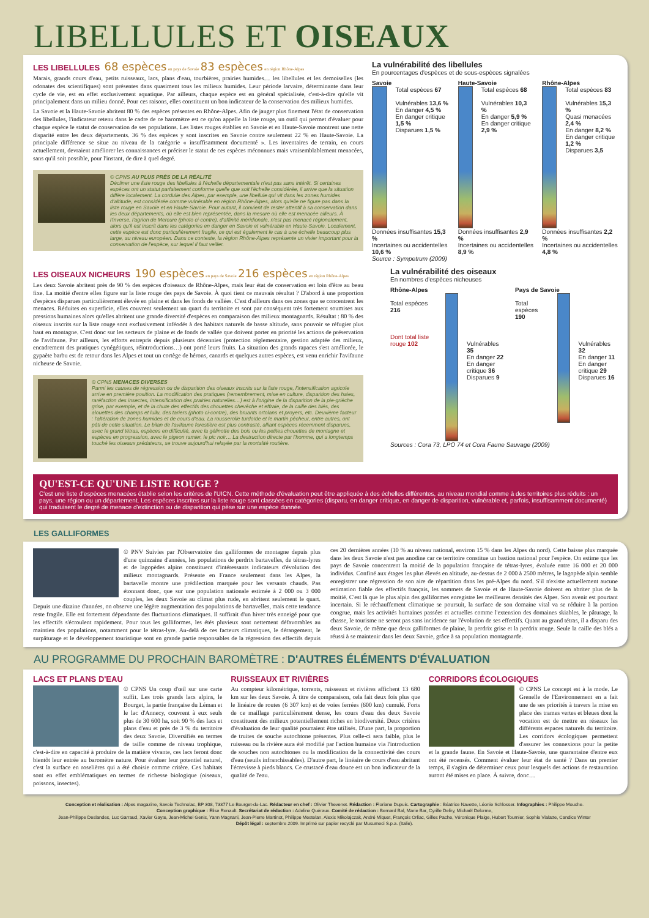LIBELLULES ET OISEAUX
LES LIBELLULES 68 espèces en pays de Savoie 83 espèces en région Rhône-Alpes
Marais, grands cours d'eau, petits ruisseaux, lacs, plans d'eau, tourbières, prairies humides… les libellules et les demoiselles (les odonates des scientifiques) sont présentes dans quasiment tous les milieux humides. Leur période larvaire, déterminante dans leur cycle de vie, est en effet exclusivement aquatique. Par ailleurs, chaque espèce est en général spécialisée, c'est-à-dire qu'elle vit principalement dans un milieu donné. Pour ces raisons, elles constituent un bon indicateur de la conservation des milieux humides.
La Savoie et la Haute-Savoie abritent 80 % des espèces présentes en Rhône-Alpes. Afin de jauger plus finement l'état de conservation des libellules, l'indicateur retenu dans le cadre de ce baromètre est ce qu'on appelle la liste rouge, un outil qui permet d'évaluer pour chaque espèce le statut de conservation de ses populations. Les listes rouges établies en Savoie et en Haute-Savoie montrent une nette disparité entre les deux départements. 36 % des espèces y sont inscrites en Savoie contre seulement 22 % en Haute-Savoie. La principale différence se situe au niveau de la catégorie « insuffisamment documenté ». Les inventaires de terrain, en cours actuellement, devraient améliorer les connaissances et préciser le statut de ces espèces méconnues mais vraisemblablement menacées, sans qu'il soit possible, pour l'instant, de dire à quel degré.
© CPNS AU PLUS PRÈS DE LA RÉALITÉ
Décliner une liste rouge des libellules à l'échelle départementale n'est pas sans intérêt. Si certaines espèces ont un statut parfaitement conforme quelle que soit l'échelle considérée, il arrive que la situation diffère localement. La cordulie des Alpes, par exemple, une libellule qui vit dans les zones humides d'altitude, est considérée comme vulnérable en région Rhône-Alpes, alors qu'elle ne figure pas dans la liste rouge en Savoie et en Haute-Savoie. Pour autant, il convient de rester attentif à sa conservation dans les deux départements, où elle est bien représentée, dans la mesure où elle est menacée ailleurs. À l'inverse, l'agrion de Mercure (photo ci-contre), d'affinité méridionale, n'est pas menacé régionalement, alors qu'il est inscrit dans les catégories en danger en Savoie et vulnérable en Haute-Savoie. Localement, cette espèce est donc particulièrement fragile, ce qui est également le cas à une échelle beaucoup plus large, au niveau européen. Dans ce contexte, la région Rhône-Alpes représente un vivier important pour la conservation de l'espèce, sur lequel il faut veiller.
La vulnérabilité des libellules
En pourcentages d'espèces et de sous-espèces signalées
Savoie
Total espèces 67
Vulnérables 13,6 %
En danger 4,5 %
En danger critique 1,5 %
Disparues 1,5 %
Données insuffisantes 15,3 %
Incertaines ou accidentelles 10,6 %
Haute-Savoie
Total espèces 68
Vulnérables 10,3 %
En danger 5,9 %
En danger critique 2,9 %
Données insuffisantes 2,9 %
Incertaines ou accidentelles 8,9 %
Rhône-Alpes
Total espèces 83
Vulnérables 15,3 %
Quasi menacées 2,4 %
En danger 8,2 %
En danger critique 1,2 %
Disparues 3,5
Données insuffisantes 2,2 %
Incertaines ou accidentelles 4,8 %
Source : Sympetrum (2009)
LES OISEAUX NICHEURS 190 espèces en pays de Savoie 216 espèces en région Rhône-Alpes
Les deux Savoie abritent près de 90 % des espèces d'oiseaux de Rhône-Alpes, mais leur état de conservation est loin d'être au beau fixe. La moitié d'entre elles figure sur la liste rouge des pays de Savoie. À quoi tient ce mauvais résultat ? D'abord à une proportion d'espèces disparues particulièrement élevée en plaine et dans les fonds de vallées. C'est d'ailleurs dans ces zones que se concentrent les menaces. Réduites en superficie, elles couvrent seulement un quart du territoire et sont par conséquent très fortement soumises aux pressions humaines alors qu'elles abritent une grande diversité d'espèces en comparaison des milieux montagnards. Résultat : 80 % des oiseaux inscrits sur la liste rouge sont exclusivement inféodés à des habitats naturels de basse altitude, sans pouvoir se réfugier plus haut en montagne. C'est donc sur les secteurs de plaine et de fonds de vallée que doivent porter en priorité les actions de préservation de l'avifaune. Par ailleurs, les efforts entrepris depuis plusieurs décennies (protection réglementaire, gestion adaptée des milieux, encadrement des pratiques cynégétiques, réintroductions…) ont porté leurs fruits. La situation des grands rapaces s'est améliorée, le gypaète barbu est de retour dans les Alpes et tout un cortège de hérons, canards et quelques autres espèces, est venu enrichir l'avifaune nicheuse de Savoie.
© CPNS MENACES DIVERSES
Parmi les causes de régression ou de disparition des oiseaux inscrits sur la liste rouge, l'intensification agricole arrive en première position. La modification des pratiques (remembrement, mise en culture, disparition des haies, raréfaction des insectes, intensification des prairies naturelles…) est à l'origine de la disparition de la pie-grièche grise, par exemple, et de la chute des effectifs des chouettes chevêche et effraie, de la caille des blés, des alouettes des champs et lullu, des tariers (photo ci-contre), des bruants ortolans et proyers, etc. Deuxième facteur : l'altération de zones humides et de cours d'eau. La rousserolle turdoïde et le martin pêcheur, entre autres, ont pâti de cette situation. Le bilan de l'avifaune forestière est plus contrasté, alliant espèces récemment disparues, avec le grand tétras, espèces en difficulté, avec la gélinotte des bois ou les petites chouettes de montagne et espèces en progression, avec le pigeon ramier, le pic noir… La destruction directe par l'homme, qui a longtemps touché les oiseaux prédateurs, se trouve aujourd'hui relayée par la mortalité routière.
La vulnérabilité des oiseaux
En nombres d'espèces nicheuses
Rhône-Alpes
Total espèces 216
Dont total liste rouge 102
Vulnérables 35
En danger 22
En danger critique 36
Disparues 9
Pays de Savoie
Total espèces 190
Vulnérables 32
En danger 11
En danger critique 29
Disparues 16
Sources : Cora 73, LPO 74 et Cora Faune Sauvage (2009)
QU'EST-CE QU'UNE LISTE ROUGE ?
C'est une liste d'espèces menacées établie selon les critères de l'UICN. Cette méthode d'évaluation peut être appliquée à des échelles différentes, au niveau mondial comme à des territoires plus réduits : un pays, une région ou un département. Les espèces inscrites sur la liste rouge sont classées en catégories (disparu, en danger critique, en danger de disparition, vulnérable et, parfois, insuffisamment documenté) qui traduisent le degré de menace d'extinction ou de disparition qui pèse sur une espèce donnée.
LES GALLIFORMES
© PNV Suivies par l'Observatoire des galliformes de montagne depuis plus d'une quinzaine d'années, les populations de perdrix bartavelles, de tétras-lyres et de lagopèdes alpins constituent d'intéressants indicateurs d'évolution des milieux montagnards. Présente en France seulement dans les Alpes, la bartavelle montre une prédilection marquée pour les versants chauds. Pas étonnant donc, que sur une population nationale estimée à 2 000 ou 3 000 couples, les deux Savoie au climat plus rude, en abritent seulement le quart. Depuis une dizaine d'années, on observe une légère augmentation des populations de bartavelles, mais cette tendance reste fragile. Elle est fortement dépendante des fluctuations climatiques. Il suffirait d'un hiver très enneigé pour que les effectifs s'écroulent rapidement. Pour tous les galliformes, les étés pluvieux sont nettement défavorables au maintien des populations, notamment pour le tétras-lyre. Au-delà de ces facteurs climatiques, le dérangement, le surpâturage et le développement touristique sont en grande partie responsables de la régression des effectifs depuis ces 20 dernières années (10 % au niveau national, environ 15 % dans les Alpes du nord). Cette baisse plus marquée dans les deux Savoie n'est pas anodine car ce territoire constitue un bastion national pour l'espèce. On estime que les pays de Savoie concentrent la moitié de la population française de tétras-lyres, évaluée entre 16 000 et 20 000 individus. Confiné aux étages les plus élevés en altitude, au-dessus de 2 000 à 2500 mètres, le lagopède alpin semble enregistrer une régression de son aire de répartition dans les pré-Alpes du nord. S'il n'existe actuellement aucune estimation fiable des effectifs français, les sommets de Savoie et de Haute-Savoie doivent en abriter plus de la moitié. C'est là que le plus alpin des galliformes enregistre les meilleures densités des Alpes. Son avenir est pourtant incertain. Si le réchauffement climatique se poursuit, la surface de son domaine vital va se réduire à la portion congrue, mais les activités humaines passées et actuelles comme l'extension des domaines skiables, le pâturage, la chasse, le tourisme ne seront pas sans incidence sur l'évolution de ses effectifs. Quant au grand tétras, il a disparu des deux Savoie, de même que deux galliformes de plaine, la perdrix grise et la perdrix rouge. Seule la caille des blés a réussi à se maintenir dans les deux Savoie, grâce à sa population montagnarde.
AU PROGRAMME DU PROCHAIN BAROMÈTRE : D'AUTRES ÉLÉMENTS D'ÉVALUATION
LACS ET PLANS D'EAU
© CPNS Un coup d'œil sur une carte suffit. Les trois grands lacs alpins, le Bourget, la partie française du Léman et le lac d'Annecy, couvrent à eux seuls plus de 30 600 ha, soit 90 % des lacs et plans d'eau et près de 3 % du territoire des deux Savoie. Diversifiés en termes de taille comme de niveau trophique, c'est-à-dire en capacité à produire de la matière vivante, ces lacs feront donc bientôt leur entrée au baromètre nature. Pour évaluer leur potentiel naturel, c'est la surface en roselières qui a été choisie comme critère. Ces habitats sont en effet emblématiques en termes de richesse biologique (oiseaux, poissons, insectes).
RUISSEAUX ET RIVIÈRES
Au compteur kilométrique, torrents, ruisseaux et rivières affichent 13 680 km sur les deux Savoie. À titre de comparaison, cela fait deux fois plus que le linéaire de routes (6 307 km) et de voies ferrées (600 km) cumulé. Forts de ce maillage particulièrement dense, les cours d'eau des deux Savoie constituent des milieux potentiellement riches en biodiversité. Deux critères d'évaluation de leur qualité pourraient être utilisés. D'une part, la proportion de truites de souche autochtone présentes. Plus celle-ci sera faible, plus le ruisseau ou la rivière aura été modifié par l'action humaine via l'introduction de souches non autochtones ou la modification de la connectivité des cours d'eau (seuils infranchissables). D'autre part, le linéaire de cours d'eau abritant l'écrevisse à pieds blancs. Ce crustacé d'eau douce est un bon indicateur de la qualité de l'eau.
CORRIDORS ÉCOLOGIQUES
© CPNS Le concept est à la mode. Le Grenelle de l'Environnement en a fait une de ses priorités à travers la mise en place des trames vertes et bleues dont la vocation est de mettre en réseaux les différents espaces naturels du territoire. Les corridors écologiques permettent d'assurer les connexions pour la petite et la grande faune. En Savoie et Haute-Savoie, une quarantaine d'entre eux ont été recensés. Comment évaluer leur état de santé ? Dans un premier temps, il s'agira de déterminer ceux pour lesquels des actions de restauration auront été mises en place. À suivre, donc…
Conception et réalisation : Alpes magazine, Savoie Technolac, BP 308, 73377 Le Bourget-du-Lac. Rédacteur en chef : Olivier Thevenet. Rédaction : Floriane Dupuis. Cartographie : Béatrice Navette, Léonie Schlosser. Infographies : Philippe Mouche.
Conception graphique : Élise Renault. Secrétariat de rédaction : Adeline Quéraux. Comité de rédaction : Bernard Bal, Marie Bar, Cyrille Deliry, Michaël Delorme,
Jean-Philippe Deslandes, Luc Garraud, Xavier Gayte, Jean-Michel Genis, Yann Magnani, Jean-Pierre Martinot, Philippe Mestelan, Alexis Mikolajczak, André Miquet, François Orliac, Gilles Pache, Véronique Plaige, Hubert Tournier, Sophie Vialatte, Candice Winter
Dépôt légal : septembre 2009. Imprimé sur papier recyclé par Musumeci S.p.a. (Italie).